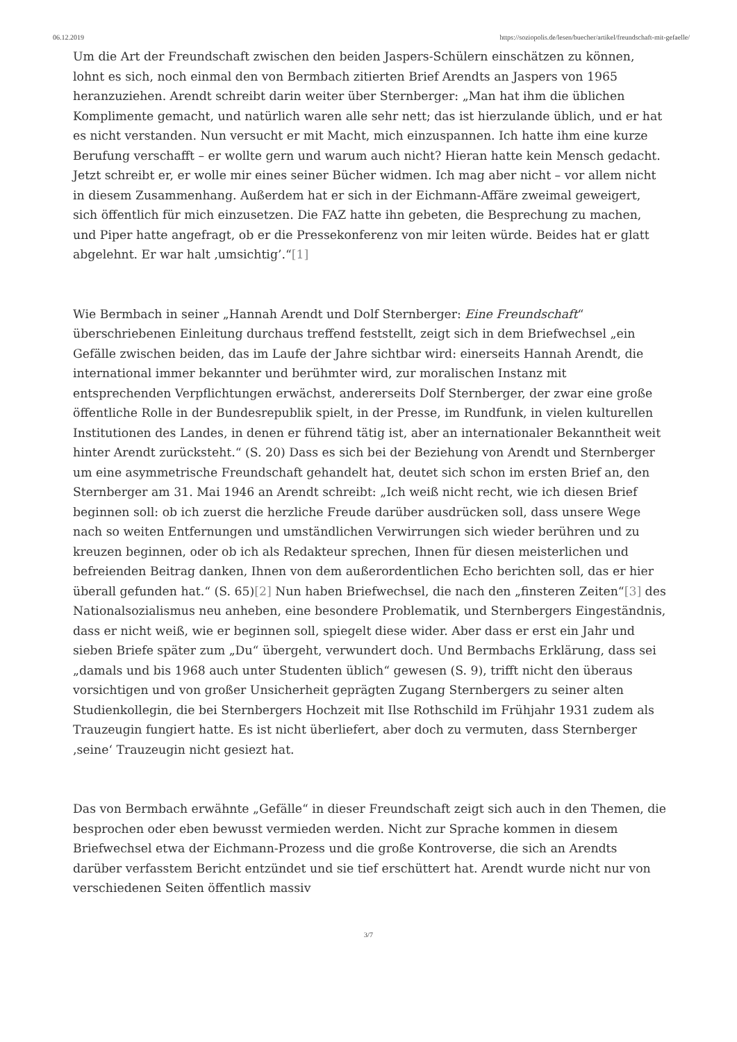06.12.2019 https://soziopolis.de/lesen/buecher/artikel/freundschaft-mit-gefaelle/
Um die Art der Freundschaft zwischen den beiden Jaspers-Schülern einschätzen zu können, lohnt es sich, noch einmal den von Bermbach zitierten Brief Arendts an Jaspers von 1965 heranzuziehen. Arendt schreibt darin weiter über Sternberger: „Man hat ihm die üblichen Komplimente gemacht, und natürlich waren alle sehr nett; das ist hierzulande üblich, und er hat es nicht verstanden. Nun versucht er mit Macht, mich einzuspannen. Ich hatte ihm eine kurze Berufung verschafft – er wollte gern und warum auch nicht? Hieran hatte kein Mensch gedacht. Jetzt schreibt er, er wolle mir eines seiner Bücher widmen. Ich mag aber nicht – vor allem nicht in diesem Zusammenhang. Außerdem hat er sich in der Eichmann-Affäre zweimal geweigert, sich öffentlich für mich einzusetzen. Die FAZ hatte ihn gebeten, die Besprechung zu machen, und Piper hatte angefragt, ob er die Pressekonferenz von mir leiten würde. Beides hat er glatt abgelehnt. Er war halt ‚umsichtig’.“[1]
Wie Bermbach in seiner „Hannah Arendt und Dolf Sternberger: Eine Freundschaft“ überschriebenen Einleitung durchaus treffend feststellt, zeigt sich in dem Briefwechsel „ein Gefälle zwischen beiden, das im Laufe der Jahre sichtbar wird: einerseits Hannah Arendt, die international immer bekannter und berühmter wird, zur moralischen Instanz mit entsprechenden Verpflichtungen erwächst, andererseits Dolf Sternberger, der zwar eine große öffentliche Rolle in der Bundesrepublik spielt, in der Presse, im Rundfunk, in vielen kulturellen Institutionen des Landes, in denen er führend tätig ist, aber an internationaler Bekanntheit weit hinter Arendt zurücksteht.“ (S. 20) Dass es sich bei der Beziehung von Arendt und Sternberger um eine asymmetrische Freundschaft gehandelt hat, deutet sich schon im ersten Brief an, den Sternberger am 31. Mai 1946 an Arendt schreibt: „Ich weiß nicht recht, wie ich diesen Brief beginnen soll: ob ich zuerst die herzliche Freude darüber ausdrücken soll, dass unsere Wege nach so weiten Entfernungen und umständlichen Verwirrungen sich wieder berühren und zu kreuzen beginnen, oder ob ich als Redakteur sprechen, Ihnen für diesen meisterlichen und befreienden Beitrag danken, Ihnen von dem außerordentlichen Echo berichten soll, das er hier überall gefunden hat.“ (S. 65)[2] Nun haben Briefwechsel, die nach den „finsteren Zeiten“[3] des Nationalsozialismus neu anheben, eine besondere Problematik, und Sternbergers Eingeständnis, dass er nicht weiß, wie er beginnen soll, spiegelt diese wider. Aber dass er erst ein Jahr und sieben Briefe später zum „Du“ übergeht, verwundert doch. Und Bermbachs Erklärung, dass sei „damals und bis 1968 auch unter Studenten üblich“ gewesen (S. 9), trifft nicht den überaus vorsichtigen und von großer Unsicherheit geprägten Zugang Sternbergers zu seiner alten Studienkollegin, die bei Sternbergers Hochzeit mit Ilse Rothschild im Frühjahr 1931 zudem als Trauzeugin fungiert hatte. Es ist nicht überliefert, aber doch zu vermuten, dass Sternberger ‚seine‘ Trauzeugin nicht gesiezt hat.
Das von Bermbach erwähnte „Gefälle“ in dieser Freundschaft zeigt sich auch in den Themen, die besprochen oder eben bewusst vermieden werden. Nicht zur Sprache kommen in diesem Briefwechsel etwa der Eichmann-Prozess und die große Kontroverse, die sich an Arendts darüber verfasstem Bericht entzündet und sie tief erschüttert hat. Arendt wurde nicht nur von verschiedenen Seiten öffentlich massiv
3/7